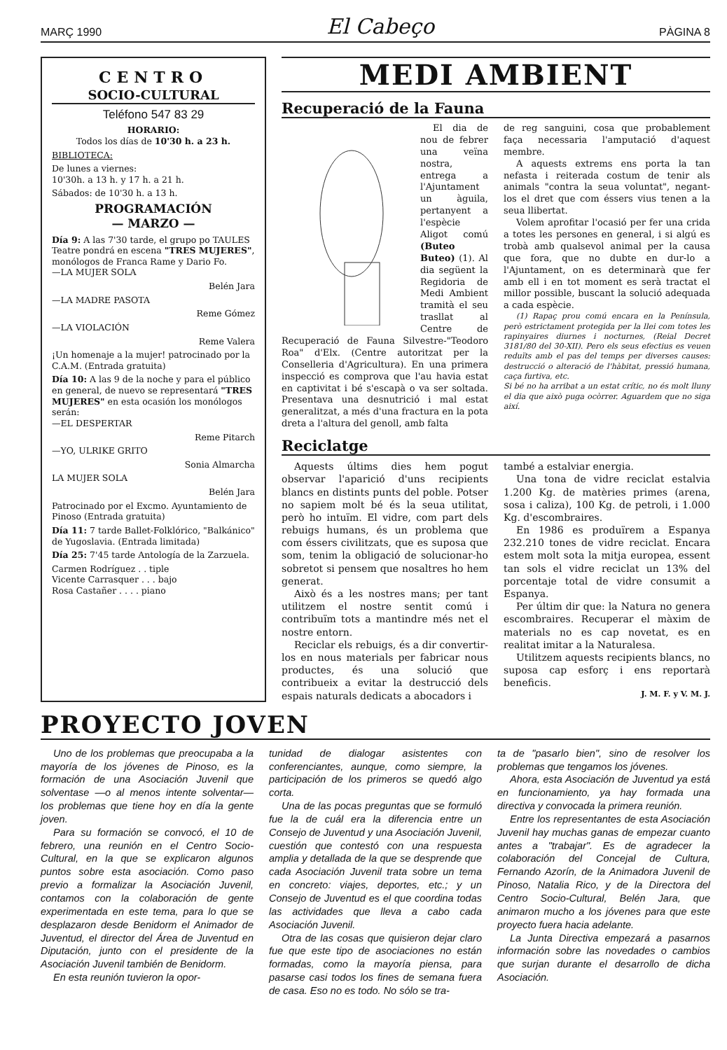MARÇ 1990 El Cabeço PÀGINA 8
CENTRO
SOCIO-CULTURAL
Teléfono 547 83 29
HORARIO:
Todos los días de 10'30 h. a 23 h.
BIBLIOTECA:
De lunes a viernes:
10'30h. a 13 h. y 17 h. a 21 h.
Sábados: de 10'30 h. a 13 h.
PROGRAMACIÓN
— MARZO —
Día 9: A las 7'30 tarde, el grupo po TAULES Teatre pondrá en escena "TRES MUJERES", monólogos de Franca Rame y Dario Fo.
—LA MUJER SOLA
Belén Jara
—LA MADRE PASOTA
Reme Gómez
—LA VIOLACIÓN
Reme Valera
¡Un homenaje a la mujer! patrocinado por la C.A.M. (Entrada gratuita)
Día 10: A las 9 de la noche y para el público en general, de nuevo se representará "TRES MUJERES" en esta ocasión los monólogos serán:
—EL DESPERTAR
Reme Pitarch
—YO, ULRIKE GRITO
Sonia Almarcha
LA MUJER SOLA
Belén Jara
Patrocinado por el Excmo. Ayuntamiento de Pinoso (Entrada gratuita)
Día 11: 7 tarde Ballet-Folklórico, "Balkánico" de Yugoslavia. (Entrada limitada)
Día 25: 7'45 tarde Antología de la Zarzuela.
Carmen Rodríguez . . tiple
Vicente Carrasquer . . . bajo
Rosa Castañer . . . . piano
MEDI AMBIENT
Recuperació de la Fauna
El dia de nou de febrer una veïna nostra, entrega a l'Ajuntament un àguila, pertanyent a l'espècie Aligot comú (Buteo Buteo) (1). Al dia següent la Regidoria de Medi Ambient tramità el seu trasllat al Centre de Recuperació de Fauna Silvestre-"Teodoro Roa" d'Elx. (Centre autoritzat per la Conselleria d'Agricultura). En una primera inspecció es comprova que l'au havia estat en captivitat i bé s'escapà o va ser soltada. Presentava una desnutrició i mal estat generalitzat, a més d'una fractura en la pota dreta a l'altura del genoll, amb falta
de reg sanguini, cosa que probablement faça necessaria l'amputació d'aquest membre.
A aquests extrems ens porta la tan nefasta i reiterada costum de tenir als animals "contra la seua voluntat", negant-los el dret que com éssers vius tenen a la seua llibertat.
Volem aprofitar l'ocasió per fer una crida a totes les persones en general, i si algú es trobà amb qualsevol animal per la causa que fora, que no dubte en dur-lo a l'Ajuntament, on es determinarà que fer amb ell i en tot moment es serà tractat el millor possible, buscant la solució adequada a cada espècie.
(1) Rapaç prou comú encara en la Península, però estrictament protegida per la llei com totes les rapinyaires diurnes i nocturnes, (Reial Decret 3181/80 del 30-XII). Pero els seus efectius es veuen reduïts amb el pas del temps per diverses causes: destrucció o alteració de l'hàbitat, pressió humana, caça furtiva, etc.
Si bé no ha arribat a un estat crític, no és molt lluny el dia que això puga ocòrrer. Aguardem que no siga així.
Reciclatge
Aquests últims dies hem pogut observar l'aparició d'uns recipients blancs en distints punts del poble. Potser no sapiem molt bé és la seua utilitat, però ho intuïm. El vidre, com part dels rebuigs humans, és un problema que com éssers civilitzats, que es suposa que som, tenim la obligació de solucionar-ho sobretot si pensem que nosaltres ho hem generat.
Això és a les nostres mans; per tant utilitzem el nostre sentit comú i contribuïm tots a mantindre més net el nostre entorn.
Reciclar els rebuigs, és a dir convertir-los en nous materials per fabricar nous productes, és una solució que contribueix a evitar la destrucció dels espais naturals dedicats a abocadors i
també a estalviar energia.
Una tona de vidre reciclat estalvia 1.200 Kg. de matèries primes (arena, sosa i caliza), 100 Kg. de petroli, i 1.000 Kg. d'escombraires.
En 1986 es produïrem a Espanya 232.210 tones de vidre reciclat. Encara estem molt sota la mitja europea, essent tan sols el vidre reciclat un 13% del porcentaje total de vidre consumit a Espanya.
Per últim dir que: la Natura no genera escombraires. Recuperar el màxim de materials no es cap novetat, es en realitat imitar a la Naturalesa.
Utilitzem aquests recipients blancs, no suposa cap esforç i ens reportarà beneficis.
J. M. F. y V. M. J.
PROYECTO JOVEN
Uno de los problemas que preocupaba a la mayoría de los jóvenes de Pinoso, es la formación de una Asociación Juvenil que solventase —o al menos intente solventar— los problemas que tiene hoy en día la gente joven.
Para su formación se convocó, el 10 de febrero, una reunión en el Centro Socio-Cultural, en la que se explicaron algunos puntos sobre esta asociación. Como paso previo a formalizar la Asociación Juvenil, contamos con la colaboración de gente experimentada en este tema, para lo que se desplazaron desde Benidorm el Animador de Juventud, el director del Área de Juventud en Diputación, junto con el presidente de la Asociación Juvenil también de Benidorm.
En esta reunión tuvieron la opor-
tunidad de dialogar asistentes con conferenciantes, aunque, como siempre, la participación de los primeros se quedó algo corta.
Una de las pocas preguntas que se formuló fue la de cuál era la diferencia entre un Consejo de Juventud y una Asociación Juvenil, cuestión que contestó con una respuesta amplia y detallada de la que se desprende que cada Asociación Juvenil trata sobre un tema en concreto: viajes, deportes, etc.; y un Consejo de Juventud es el que coordina todas las actividades que lleva a cabo cada Asociación Juvenil.
Otra de las cosas que quisieron dejar claro fue que este tipo de asociaciones no están formadas, como la mayoría piensa, para pasarse casi todos los fines de semana fuera de casa. Eso no es todo. No sólo se tra-
ta de "pasarlo bien", sino de resolver los problemas que tengamos los jóvenes.
Ahora, esta Asociación de Juventud ya está en funcionamiento, ya hay formada una directiva y convocada la primera reunión.
Entre los representantes de esta Asociación Juvenil hay muchas ganas de empezar cuanto antes a "trabajar". Es de agradecer la colaboración del Concejal de Cultura, Fernando Azorín, de la Animadora Juvenil de Pinoso, Natalia Rico, y de la Directora del Centro Socio-Cultural, Belén Jara, que animaron mucho a los jóvenes para que este proyecto fuera hacia adelante.
La Junta Directiva empezará a pasarnos información sobre las novedades o cambios que surjan durante el desarrollo de dicha Asociación.